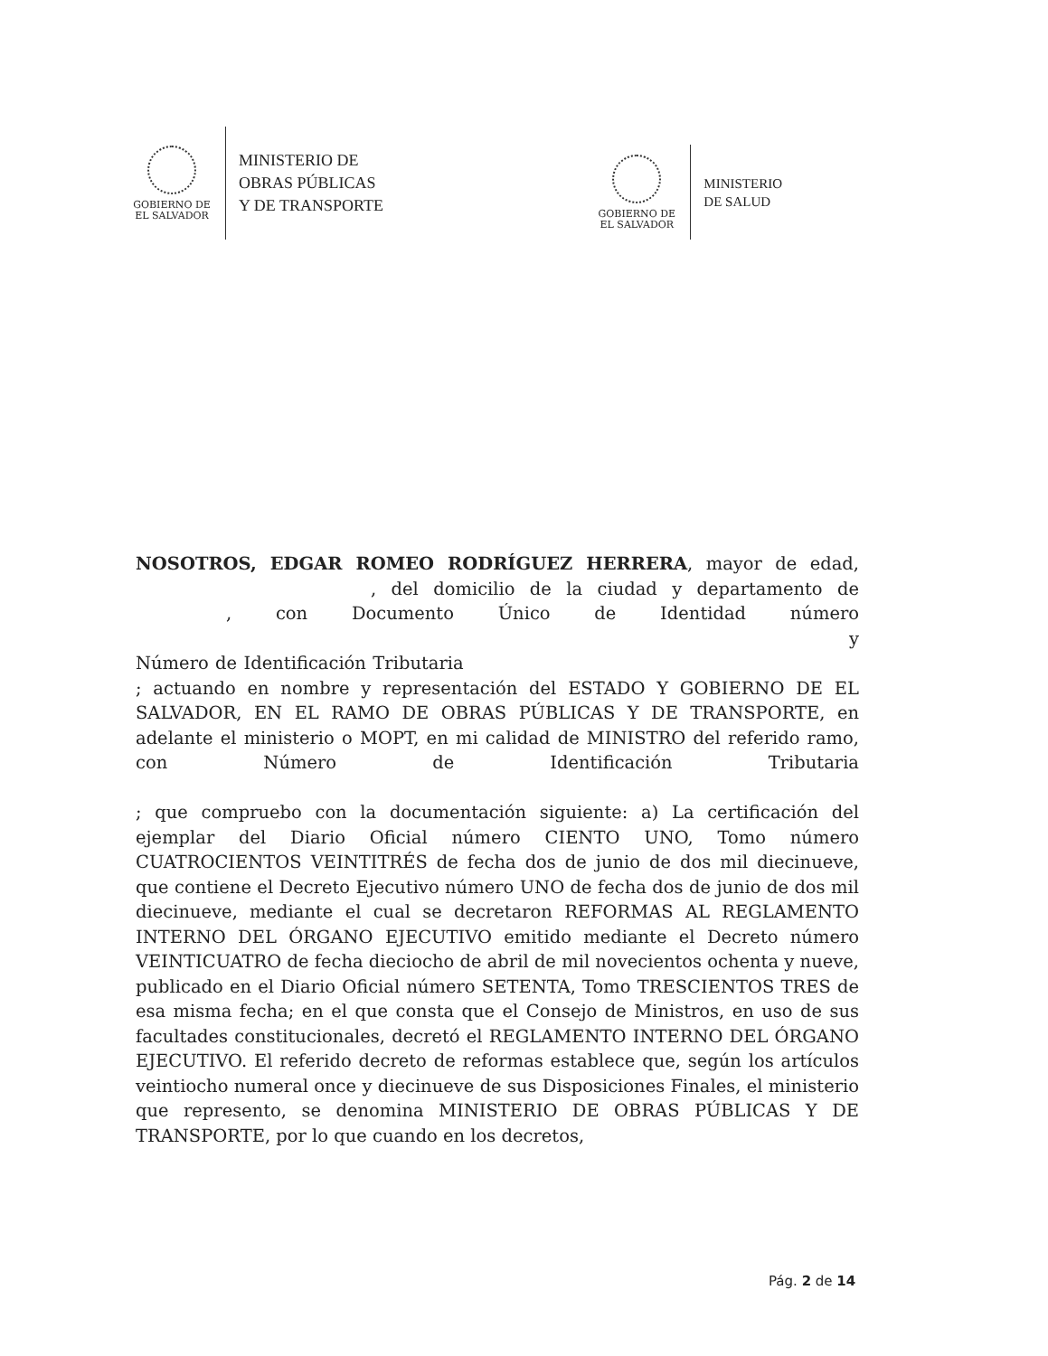GOBIERNO DE
EL SALVADOR
MINISTERIO DE
OBRAS PÚBLICAS
Y DE TRANSPORTE
GOBIERNO DE
EL SALVADOR
MINISTERIO
DE SALUD
NOSOTROS, EDGAR ROMEO RODRÍGUEZ HERRERA, mayor de edad, , del domicilio de la ciudad y departamento de , con Documento Único de Identidad número y Número de Identificación Tributaria ; actuando en nombre y representación del ESTADO Y GOBIERNO DE EL SALVADOR, EN EL RAMO DE OBRAS PÚBLICAS Y DE TRANSPORTE, en adelante el ministerio o MOPT, en mi calidad de MINISTRO del referido ramo, con Número de Identificación Tributaria ; que compruebo con la documentación siguiente: a) La certificación del ejemplar del Diario Oficial número CIENTO UNO, Tomo número CUATROCIENTOS VEINTITRÉS de fecha dos de junio de dos mil diecinueve, que contiene el Decreto Ejecutivo número UNO de fecha dos de junio de dos mil diecinueve, mediante el cual se decretaron REFORMAS AL REGLAMENTO INTERNO DEL ÓRGANO EJECUTIVO emitido mediante el Decreto número VEINTICUATRO de fecha dieciocho de abril de mil novecientos ochenta y nueve, publicado en el Diario Oficial número SETENTA, Tomo TRESCIENTOS TRES de esa misma fecha; en el que consta que el Consejo de Ministros, en uso de sus facultades constitucionales, decretó el REGLAMENTO INTERNO DEL ÓRGANO EJECUTIVO. El referido decreto de reformas establece que, según los artículos veintiocho numeral once y diecinueve de sus Disposiciones Finales, el ministerio que represento, se denomina MINISTERIO DE OBRAS PÚBLICAS Y DE TRANSPORTE, por lo que cuando en los decretos,
Pág. 2 de 14